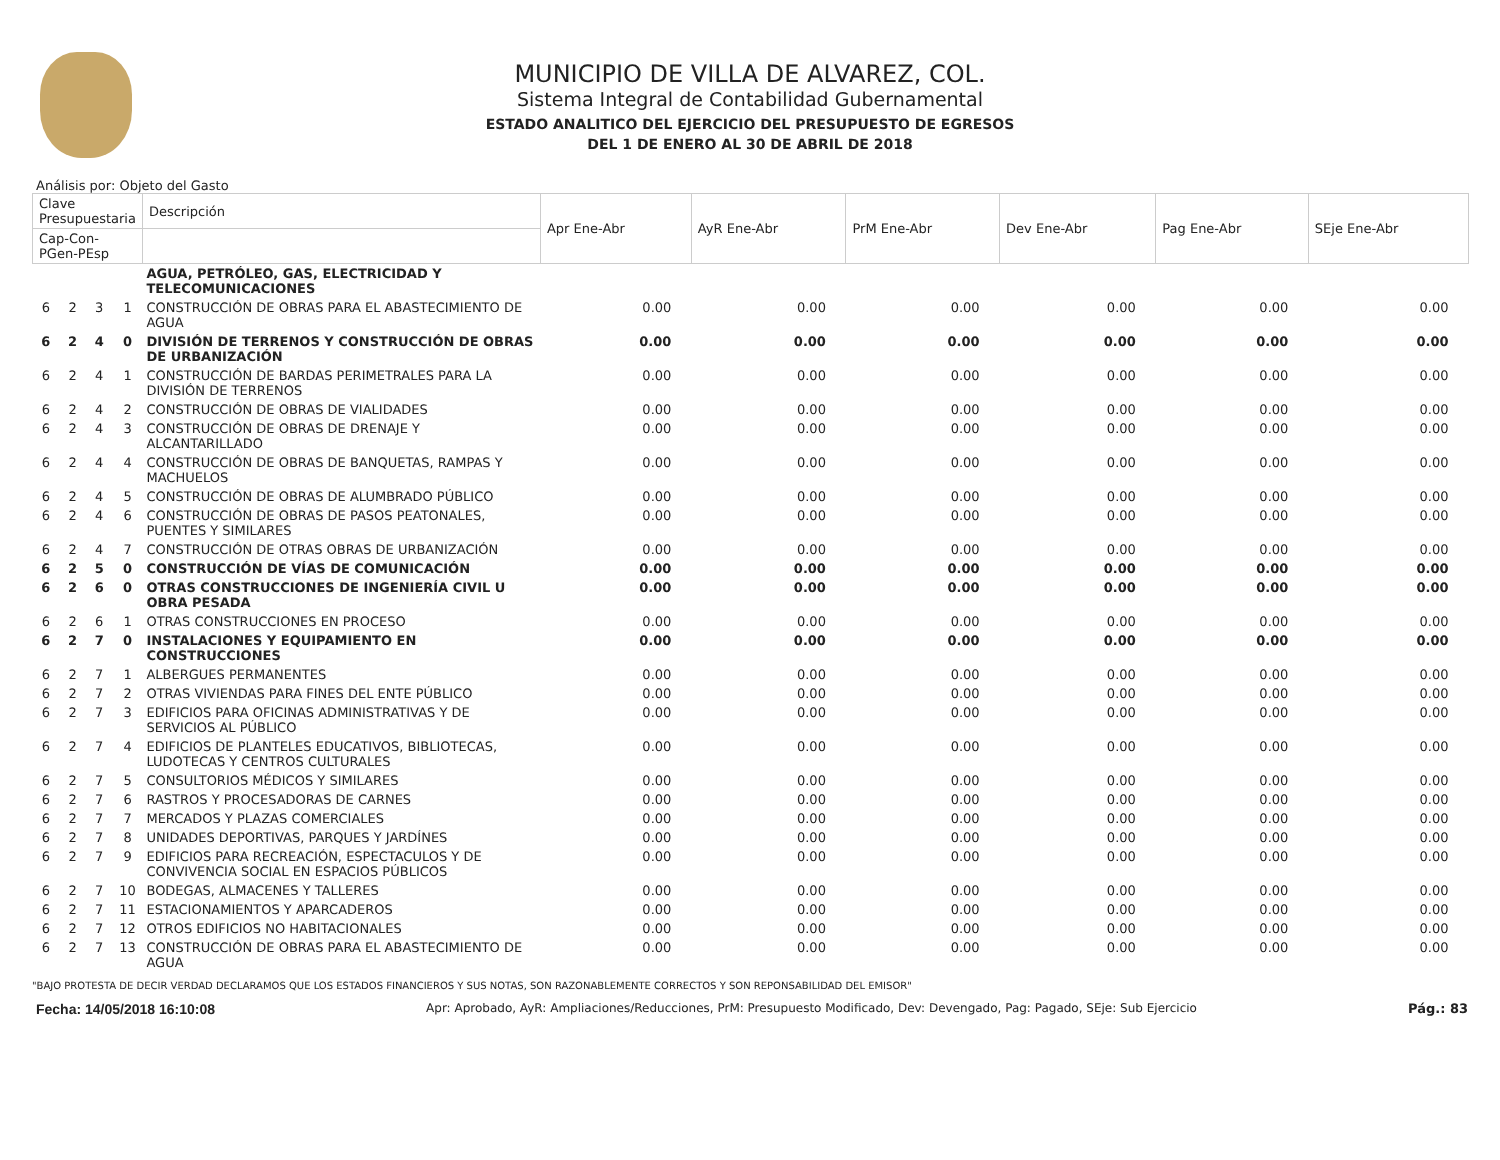MUNICIPIO DE VILLA DE ALVAREZ, COL.
Sistema Integral de Contabilidad Gubernamental
ESTADO ANALITICO DEL EJERCICIO DEL PRESUPUESTO DE EGRESOS
DEL 1 DE ENERO AL 30 DE ABRIL DE 2018
Análisis por: Objeto del Gasto
| Clave Presupuestaria | | | | Descripción | Apr Ene-Abr | AyR Ene-Abr | PrM Ene-Abr | Dev Ene-Abr | Pag Ene-Abr | SEje Ene-Abr |
| --- | --- | --- | --- | --- | --- | --- | --- | --- | --- | --- |
| Cap-Con-PGen-PEsp | | | | | | | | | | |
| | | | | AGUA, PETRÓLEO, GAS, ELECTRICIDAD Y TELECOMUNICACIONES | | | | | | |
| 6 | 2 | 3 | 1 | CONSTRUCCIÓN DE OBRAS PARA EL ABASTECIMIENTO DE AGUA | 0.00 | 0.00 | 0.00 | 0.00 | 0.00 | 0.00 |
| 6 | 2 | 4 | 0 | DIVISIÓN DE TERRENOS Y CONSTRUCCIÓN DE OBRAS DE URBANIZACIÓN | 0.00 | 0.00 | 0.00 | 0.00 | 0.00 | 0.00 |
| 6 | 2 | 4 | 1 | CONSTRUCCIÓN DE BARDAS PERIMETRALES PARA LA DIVISIÓN DE TERRENOS | 0.00 | 0.00 | 0.00 | 0.00 | 0.00 | 0.00 |
| 6 | 2 | 4 | 2 | CONSTRUCCIÓN DE OBRAS DE VIALIDADES | 0.00 | 0.00 | 0.00 | 0.00 | 0.00 | 0.00 |
| 6 | 2 | 4 | 3 | CONSTRUCCIÓN DE OBRAS DE DRENAJE Y ALCANTARILLADO | 0.00 | 0.00 | 0.00 | 0.00 | 0.00 | 0.00 |
| 6 | 2 | 4 | 4 | CONSTRUCCIÓN DE OBRAS DE BANQUETAS, RAMPAS Y MACHUELOS | 0.00 | 0.00 | 0.00 | 0.00 | 0.00 | 0.00 |
| 6 | 2 | 4 | 5 | CONSTRUCCIÓN DE OBRAS DE ALUMBRADO PÚBLICO | 0.00 | 0.00 | 0.00 | 0.00 | 0.00 | 0.00 |
| 6 | 2 | 4 | 6 | CONSTRUCCIÓN DE OBRAS DE PASOS PEATONALES, PUENTES Y SIMILARES | 0.00 | 0.00 | 0.00 | 0.00 | 0.00 | 0.00 |
| 6 | 2 | 4 | 7 | CONSTRUCCIÓN DE OTRAS OBRAS DE URBANIZACIÓN | 0.00 | 0.00 | 0.00 | 0.00 | 0.00 | 0.00 |
| 6 | 2 | 5 | 0 | CONSTRUCCIÓN DE VÍAS DE COMUNICACIÓN | 0.00 | 0.00 | 0.00 | 0.00 | 0.00 | 0.00 |
| 6 | 2 | 6 | 0 | OTRAS CONSTRUCCIONES DE INGENIERÍA CIVIL U OBRA PESADA | 0.00 | 0.00 | 0.00 | 0.00 | 0.00 | 0.00 |
| 6 | 2 | 6 | 1 | OTRAS CONSTRUCCIONES EN PROCESO | 0.00 | 0.00 | 0.00 | 0.00 | 0.00 | 0.00 |
| 6 | 2 | 7 | 0 | INSTALACIONES Y EQUIPAMIENTO EN CONSTRUCCIONES | 0.00 | 0.00 | 0.00 | 0.00 | 0.00 | 0.00 |
| 6 | 2 | 7 | 1 | ALBERGUES PERMANENTES | 0.00 | 0.00 | 0.00 | 0.00 | 0.00 | 0.00 |
| 6 | 2 | 7 | 2 | OTRAS VIVIENDAS PARA FINES DEL ENTE PÚBLICO | 0.00 | 0.00 | 0.00 | 0.00 | 0.00 | 0.00 |
| 6 | 2 | 7 | 3 | EDIFICIOS PARA OFICINAS ADMINISTRATIVAS Y DE SERVICIOS AL PÚBLICO | 0.00 | 0.00 | 0.00 | 0.00 | 0.00 | 0.00 |
| 6 | 2 | 7 | 4 | EDIFICIOS DE PLANTELES EDUCATIVOS, BIBLIOTECAS, LUDOTECAS Y CENTROS CULTURALES | 0.00 | 0.00 | 0.00 | 0.00 | 0.00 | 0.00 |
| 6 | 2 | 7 | 5 | CONSULTORIOS MÉDICOS Y SIMILARES | 0.00 | 0.00 | 0.00 | 0.00 | 0.00 | 0.00 |
| 6 | 2 | 7 | 6 | RASTROS Y PROCESADORAS DE CARNES | 0.00 | 0.00 | 0.00 | 0.00 | 0.00 | 0.00 |
| 6 | 2 | 7 | 7 | MERCADOS Y PLAZAS COMERCIALES | 0.00 | 0.00 | 0.00 | 0.00 | 0.00 | 0.00 |
| 6 | 2 | 7 | 8 | UNIDADES DEPORTIVAS, PARQUES Y JARDÍNES | 0.00 | 0.00 | 0.00 | 0.00 | 0.00 | 0.00 |
| 6 | 2 | 7 | 9 | EDIFICIOS PARA RECREACIÓN, ESPECTACULOS Y DE CONVIVENCIA SOCIAL EN ESPACIOS PÚBLICOS | 0.00 | 0.00 | 0.00 | 0.00 | 0.00 | 0.00 |
| 6 | 2 | 7 | 10 | BODEGAS, ALMACENES Y TALLERES | 0.00 | 0.00 | 0.00 | 0.00 | 0.00 | 0.00 |
| 6 | 2 | 7 | 11 | ESTACIONAMIENTOS Y APARCADEROS | 0.00 | 0.00 | 0.00 | 0.00 | 0.00 | 0.00 |
| 6 | 2 | 7 | 12 | OTROS EDIFICIOS NO HABITACIONALES | 0.00 | 0.00 | 0.00 | 0.00 | 0.00 | 0.00 |
| 6 | 2 | 7 | 13 | CONSTRUCCIÓN DE OBRAS PARA EL ABASTECIMIENTO DE AGUA | 0.00 | 0.00 | 0.00 | 0.00 | 0.00 | 0.00 |
"BAJO PROTESTA DE DECIR VERDAD DECLARAMOS QUE LOS ESTADOS FINANCIEROS Y SUS NOTAS, SON RAZONABLEMENTE CORRECTOS Y SON REPONSABILIDAD DEL EMISOR"
Fecha: 14/05/2018 16:10:08 Apr: Aprobado, AyR: Ampliaciones/Reducciones, PrM: Presupuesto Modificado, Dev: Devengado, Pag: Pagado, SEje: Sub Ejercicio Pág.: 83